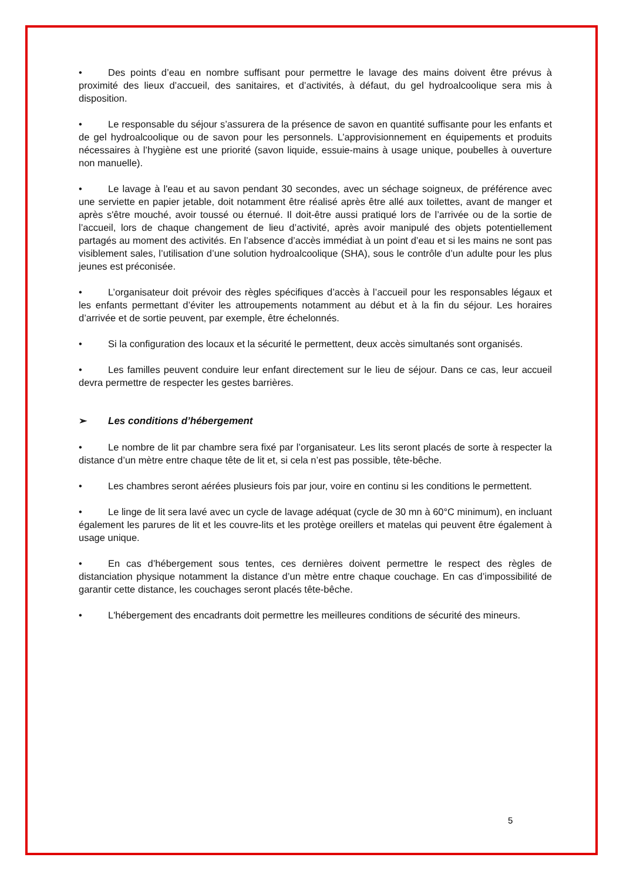• Des points d’eau en nombre suffisant pour permettre le lavage des mains doivent être prévus à proximité des lieux d’accueil, des sanitaires, et d’activités, à défaut, du gel hydroalcoolique sera mis à disposition.
• Le responsable du séjour s’assurera de la présence de savon en quantité suffisante pour les enfants et de gel hydroalcoolique ou de savon pour les personnels. L’approvisionnement en équipements et produits nécessaires à l’hygiène est une priorité (savon liquide, essuie-mains à usage unique, poubelles à ouverture non manuelle).
• Le lavage à l'eau et au savon pendant 30 secondes, avec un séchage soigneux, de préférence avec une serviette en papier jetable, doit notamment être réalisé après être allé aux toilettes, avant de manger et après s'être mouché, avoir toussé ou éternué. Il doit-être aussi pratiqué lors de l’arrivée ou de la sortie de l’accueil, lors de chaque changement de lieu d’activité, après avoir manipulé des objets potentiellement partagés au moment des activités. En l’absence d’accès immédiat à un point d’eau et si les mains ne sont pas visiblement sales, l’utilisation d’une solution hydroalcoolique (SHA), sous le contrôle d’un adulte pour les plus jeunes est préconisée.
• L’organisateur doit prévoir des règles spécifiques d’accès à l’accueil pour les responsables légaux et les enfants permettant d’éviter les attroupements notamment au début et à la fin du séjour. Les horaires d’arrivée et de sortie peuvent, par exemple, être échelonnés.
• Si la configuration des locaux et la sécurité le permettent, deux accès simultanés sont organisés.
• Les familles peuvent conduire leur enfant directement sur le lieu de séjour. Dans ce cas, leur accueil devra permettre de respecter les gestes barrières.
➢ Les conditions d’hébergement
• Le nombre de lit par chambre sera fixé par l’organisateur. Les lits seront placés de sorte à respecter la distance d’un mètre entre chaque tête de lit et, si cela n’est pas possible, tête-bêche.
• Les chambres seront aérées plusieurs fois par jour, voire en continu si les conditions le permettent.
• Le linge de lit sera lavé avec un cycle de lavage adéquat (cycle de 30 mn à 60°C minimum), en incluant également les parures de lit et les couvre-lits et les protège oreillers et matelas qui peuvent être également à usage unique.
• En cas d’hébergement sous tentes, ces dernières doivent permettre le respect des règles de distanciation physique notamment la distance d’un mètre entre chaque couchage. En cas d’impossibilité de garantir cette distance, les couchages seront placés tête-bêche.
• L'hébergement des encadrants doit permettre les meilleures conditions de sécurité des mineurs.
5